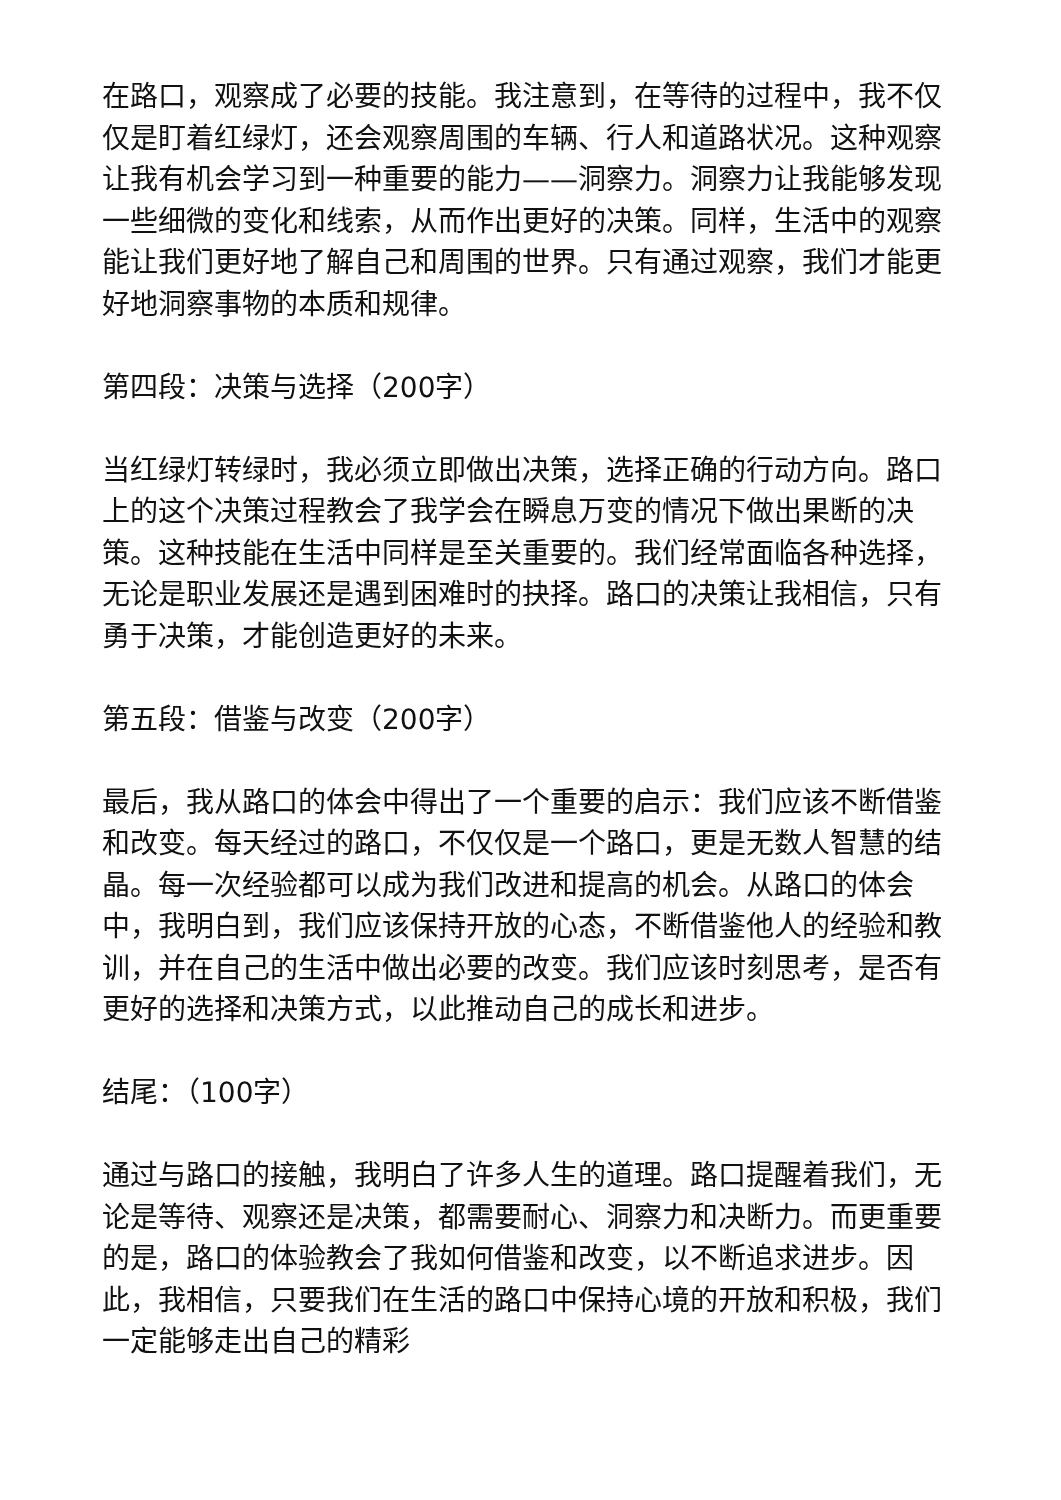在路口，观察成了必要的技能。我注意到，在等待的过程中，我不仅仅是盯着红绿灯，还会观察周围的车辆、行人和道路状况。这种观察让我有机会学习到一种重要的能力——洞察力。洞察力让我能够发现一些细微的变化和线索，从而作出更好的决策。同样，生活中的观察能让我们更好地了解自己和周围的世界。只有通过观察，我们才能更好地洞察事物的本质和规律。
第四段：决策与选择（200字）
当红绿灯转绿时，我必须立即做出决策，选择正确的行动方向。路口上的这个决策过程教会了我学会在瞬息万变的情况下做出果断的决策。这种技能在生活中同样是至关重要的。我们经常面临各种选择，无论是职业发展还是遇到困难时的抉择。路口的决策让我相信，只有勇于决策，才能创造更好的未来。
第五段：借鉴与改变（200字）
最后，我从路口的体会中得出了一个重要的启示：我们应该不断借鉴和改变。每天经过的路口，不仅仅是一个路口，更是无数人智慧的结晶。每一次经验都可以成为我们改进和提高的机会。从路口的体会中，我明白到，我们应该保持开放的心态，不断借鉴他人的经验和教训，并在自己的生活中做出必要的改变。我们应该时刻思考，是否有更好的选择和决策方式，以此推动自己的成长和进步。
结尾：（100字）
通过与路口的接触，我明白了许多人生的道理。路口提醒着我们，无论是等待、观察还是决策，都需要耐心、洞察力和决断力。而更重要的是，路口的体验教会了我如何借鉴和改变，以不断追求进步。因此，我相信，只要我们在生活的路口中保持心境的开放和积极，我们一定能够走出自己的精彩